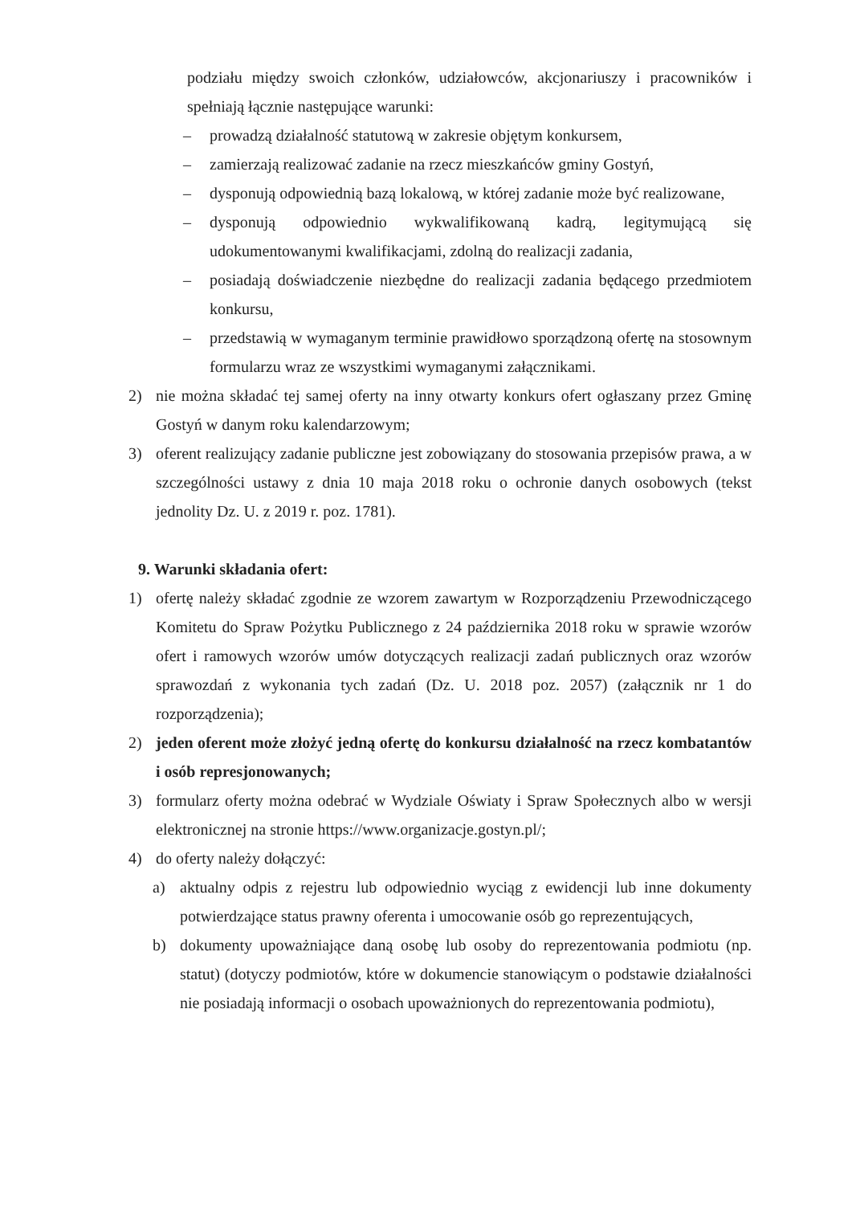podziału między swoich członków, udziałowców, akcjonariuszy i pracowników i spełniają łącznie następujące warunki:
– prowadzą działalność statutową w zakresie objętym konkursem,
– zamierzają realizować zadanie na rzecz mieszkańców gminy Gostyń,
– dysponują odpowiednią bazą lokalową, w której zadanie może być realizowane,
– dysponują odpowiednio wykwalifikowaną kadrą, legitymującą się udokumentowanymi kwalifikacjami, zdolną do realizacji zadania,
– posiadają doświadczenie niezbędne do realizacji zadania będącego przedmiotem konkursu,
– przedstawią w wymaganym terminie prawidłowo sporządzoną ofertę na stosownym formularzu wraz ze wszystkimi wymaganymi załącznikami.
2) nie można składać tej samej oferty na inny otwarty konkurs ofert ogłaszany przez Gminę Gostyń w danym roku kalendarzowym;
3) oferent realizujący zadanie publiczne jest zobowiązany do stosowania przepisów prawa, a w szczególności ustawy z dnia 10 maja 2018 roku o ochronie danych osobowych (tekst jednolity Dz. U. z 2019 r. poz. 1781).
9. Warunki składania ofert:
1) ofertę należy składać zgodnie ze wzorem zawartym w Rozporządzeniu Przewodniczącego Komitetu do Spraw Pożytku Publicznego z 24 października 2018 roku w sprawie wzorów ofert i ramowych wzorów umów dotyczących realizacji zadań publicznych oraz wzorów sprawozdań z wykonania tych zadań (Dz. U. 2018 poz. 2057) (załącznik nr 1 do rozporządzenia);
2) jeden oferent może złożyć jedną ofertę do konkursu działalność na rzecz kombatantów i osób represjonowanych;
3) formularz oferty można odebrać w Wydziale Oświaty i Spraw Społecznych albo w wersji elektronicznej na stronie https://www.organizacje.gostyn.pl/;
4) do oferty należy dołączyć:
a) aktualny odpis z rejestru lub odpowiednio wyciąg z ewidencji lub inne dokumenty potwierdzające status prawny oferenta i umocowanie osób go reprezentujących,
b) dokumenty upoważniające daną osobę lub osoby do reprezentowania podmiotu (np. statut) (dotyczy podmiotów, które w dokumencie stanowiącym o podstawie działalności nie posiadają informacji o osobach upoważnionych do reprezentowania podmiotu),